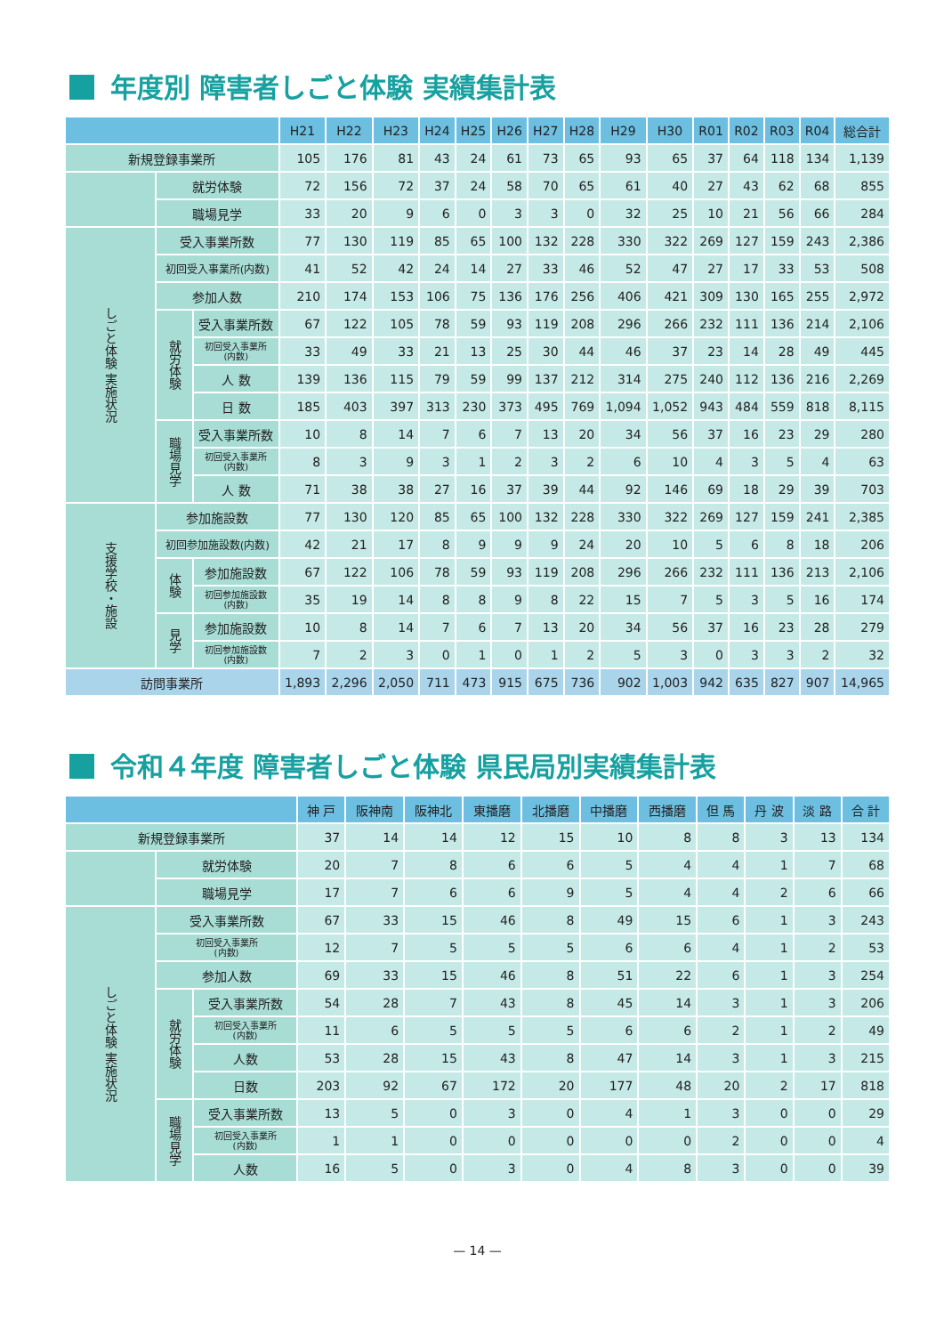年度別 障害者しごと体験 実績集計表
| | | | H21 | H22 | H23 | H24 | H25 | H26 | H27 | H28 | H29 | H30 | R01 | R02 | R03 | R04 | 総合計 |
| --- | --- | --- | --- | --- | --- | --- | --- | --- | --- | --- | --- | --- | --- | --- | --- | --- | --- |
| 新規登録事業所 | | | 105 | 176 | 81 | 43 | 24 | 61 | 73 | 65 | 93 | 65 | 37 | 64 | 118 | 134 | 1,139 |
| | 就労体験 | | 72 | 156 | 72 | 37 | 24 | 58 | 70 | 65 | 61 | 40 | 27 | 43 | 62 | 68 | 855 |
| | 職場見学 | | 33 | 20 | 9 | 6 | 0 | 3 | 3 | 0 | 32 | 25 | 10 | 21 | 56 | 66 | 284 |
| しごと体験 実施状況 | 受入事業所数 | | 77 | 130 | 119 | 85 | 65 | 100 | 132 | 228 | 330 | 322 | 269 | 127 | 159 | 243 | 2,386 |
| | 初回受入事業所(内数) | | 41 | 52 | 42 | 24 | 14 | 27 | 33 | 46 | 52 | 47 | 27 | 17 | 33 | 53 | 508 |
| | 参加人数 | | 210 | 174 | 153 | 106 | 75 | 136 | 176 | 256 | 406 | 421 | 309 | 130 | 165 | 255 | 2,972 |
| | 就労体験 | 受入事業所数 | 67 | 122 | 105 | 78 | 59 | 93 | 119 | 208 | 296 | 266 | 232 | 111 | 136 | 214 | 2,106 |
| | | 初回受入事業所 (内数) | 33 | 49 | 33 | 21 | 13 | 25 | 30 | 44 | 46 | 37 | 23 | 14 | 28 | 49 | 445 |
| | | 人 数 | 139 | 136 | 115 | 79 | 59 | 99 | 137 | 212 | 314 | 275 | 240 | 112 | 136 | 216 | 2,269 |
| | | 日 数 | 185 | 403 | 397 | 313 | 230 | 373 | 495 | 769 | 1,094 | 1,052 | 943 | 484 | 559 | 818 | 8,115 |
| | 職場見学 | 受入事業所数 | 10 | 8 | 14 | 7 | 6 | 7 | 13 | 20 | 34 | 56 | 37 | 16 | 23 | 29 | 280 |
| | | 初回受入事業所 (内数) | 8 | 3 | 9 | 3 | 1 | 2 | 3 | 2 | 6 | 10 | 4 | 3 | 5 | 4 | 63 |
| | | 人 数 | 71 | 38 | 38 | 27 | 16 | 37 | 39 | 44 | 92 | 146 | 69 | 18 | 29 | 39 | 703 |
| 支援学校・施設 | 参加施設数 | | 77 | 130 | 120 | 85 | 65 | 100 | 132 | 228 | 330 | 322 | 269 | 127 | 159 | 241 | 2,385 |
| | 初回参加施設数(内数) | | 42 | 21 | 17 | 8 | 9 | 9 | 9 | 24 | 20 | 10 | 5 | 6 | 8 | 18 | 206 |
| | 体験 | 参加施設数 | 67 | 122 | 106 | 78 | 59 | 93 | 119 | 208 | 296 | 266 | 232 | 111 | 136 | 213 | 2,106 |
| | | 初回参加施設数 (内数) | 35 | 19 | 14 | 8 | 8 | 9 | 8 | 22 | 15 | 7 | 5 | 3 | 5 | 16 | 174 |
| | 見学 | 参加施設数 | 10 | 8 | 14 | 7 | 6 | 7 | 13 | 20 | 34 | 56 | 37 | 16 | 23 | 28 | 279 |
| | | 初回参加施設数 (内数) | 7 | 2 | 3 | 0 | 1 | 0 | 1 | 2 | 5 | 3 | 0 | 3 | 3 | 2 | 32 |
| 訪問事業所 | | | 1,893 | 2,296 | 2,050 | 711 | 473 | 915 | 675 | 736 | 902 | 1,003 | 942 | 635 | 827 | 907 | 14,965 |
令和４年度 障害者しごと体験 県民局別実績集計表
| | | | 神 戸 | 阪神南 | 阪神北 | 東播磨 | 北播磨 | 中播磨 | 西播磨 | 但 馬 | 丹 波 | 淡 路 | 合 計 |
| --- | --- | --- | --- | --- | --- | --- | --- | --- | --- | --- | --- | --- | --- |
| 新規登録事業所 | | | 37 | 14 | 14 | 12 | 15 | 10 | 8 | 8 | 3 | 13 | 134 |
| | 就労体験 | | 20 | 7 | 8 | 6 | 6 | 5 | 4 | 4 | 1 | 7 | 68 |
| | 職場見学 | | 17 | 7 | 6 | 6 | 9 | 5 | 4 | 4 | 2 | 6 | 66 |
| しごと体験 実施状況 | 受入事業所数 | | 67 | 33 | 15 | 46 | 8 | 49 | 15 | 6 | 1 | 3 | 243 |
| | 初回受入事業所 (内数) | | 12 | 7 | 5 | 5 | 5 | 6 | 6 | 4 | 1 | 2 | 53 |
| | 参加人数 | | 69 | 33 | 15 | 46 | 8 | 51 | 22 | 6 | 1 | 3 | 254 |
| | 就労体験 | 受入事業所数 | 54 | 28 | 7 | 43 | 8 | 45 | 14 | 3 | 1 | 3 | 206 |
| | | 初回受入事業所 (内数) | 11 | 6 | 5 | 5 | 5 | 6 | 6 | 2 | 1 | 2 | 49 |
| | | 人数 | 53 | 28 | 15 | 43 | 8 | 47 | 14 | 3 | 1 | 3 | 215 |
| | | 日数 | 203 | 92 | 67 | 172 | 20 | 177 | 48 | 20 | 2 | 17 | 818 |
| | 職場見学 | 受入事業所数 | 13 | 5 | 0 | 3 | 0 | 4 | 1 | 3 | 0 | 0 | 29 |
| | | 初回受入事業所 (内数) | 1 | 1 | 0 | 0 | 0 | 0 | 0 | 2 | 0 | 0 | 4 |
| | | 人数 | 16 | 5 | 0 | 3 | 0 | 4 | 8 | 3 | 0 | 0 | 39 |
— 14 —